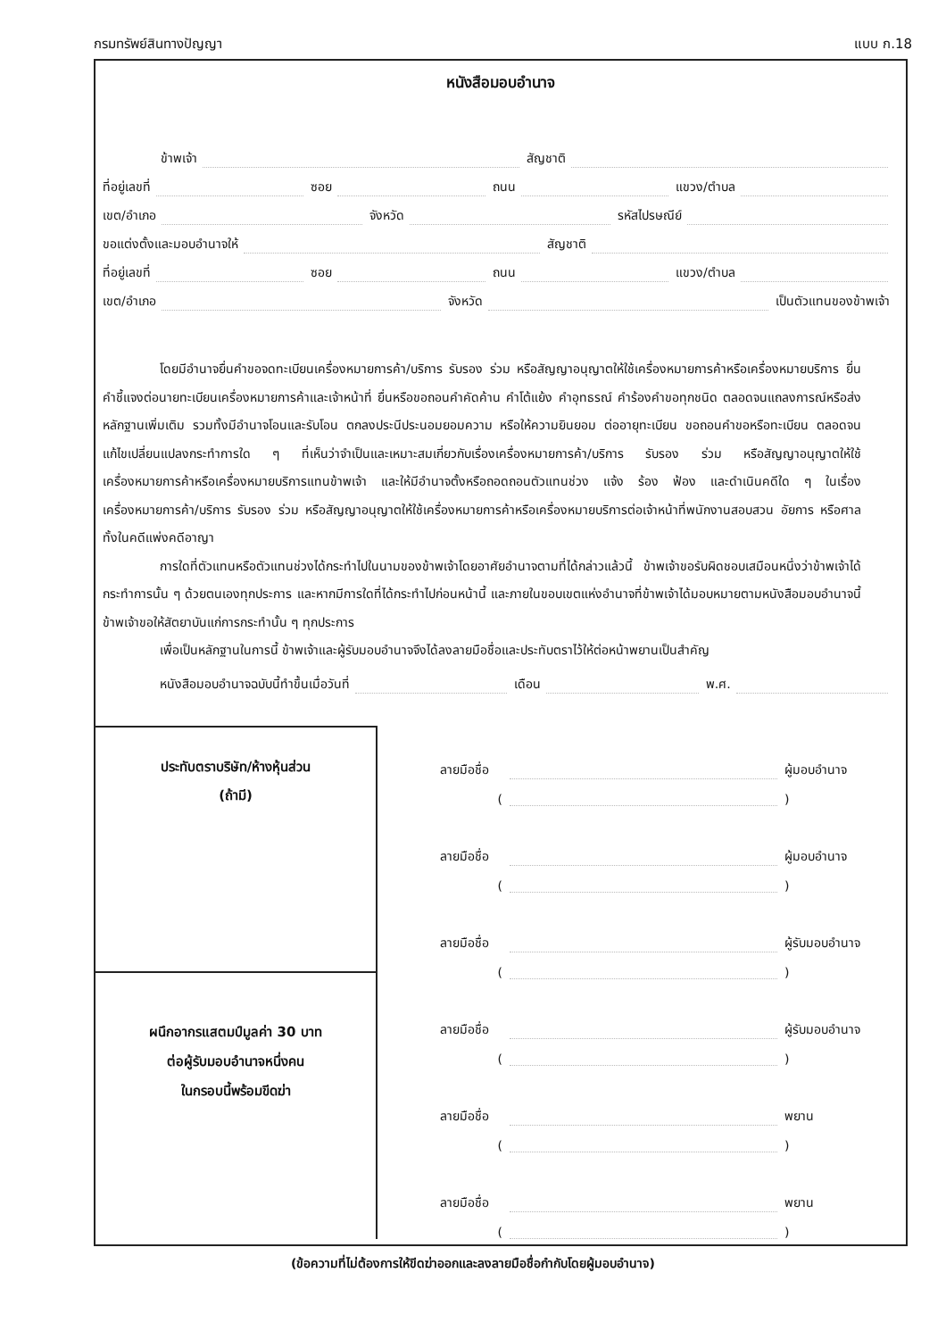กรมทรัพย์สินทางปัญญา แบบ ก.18
หนังสือมอบอำนาจ
ข้าพเจ้า สัญชาติ
ที่อยู่เลขที่ ซอย ถนน แขวง/ตำบล
เขต/อำเภอ จังหวัด รหัสไปรษณีย์
ขอแต่งตั้งและมอบอำนาจให้ สัญชาติ
ที่อยู่เลขที่ ซอย ถนน แขวง/ตำบล
เขต/อำเภอ จังหวัด เป็นตัวแทนของข้าพเจ้า
โดยมีอำนาจยื่นคำขอจดทะเบียนเครื่องหมายการค้า/บริการ รับรอง ร่วม หรือสัญญาอนุญาตให้ใช้เครื่องหมายการค้าหรือเครื่องหมายบริการ ยื่นคำชี้แจงต่อนายทะเบียนเครื่องหมายการค้าและเจ้าหน้าที่ ยื่นหรือขอถอนคำคัดค้าน คำโต้แย้ง คำอุทธรณ์ คำร้องคำขอทุกชนิด ตลอดจนแถลงการณ์หรือส่งหลักฐานเพิ่มเติม รวมทั้งมีอำนาจโอนและรับโอน ตกลงประนีประนอมยอมความ หรือให้ความยินยอม ต่ออายุทะเบียน ขอถอนคำขอหรือทะเบียน ตลอดจนแก้ไขเปลี่ยนแปลงกระทำการใด ๆ ที่เห็นว่าจำเป็นและเหมาะสมเกี่ยวกับเรื่องเครื่องหมายการค้า/บริการ รับรอง ร่วม หรือสัญญาอนุญาตให้ใช้เครื่องหมายการค้าหรือเครื่องหมายบริการแทนข้าพเจ้า และให้มีอำนาจตั้งหรือถอดถอนตัวแทนช่วง แจ้ง ร้อง ฟ้อง และดำเนินคดีใด ๆ ในเรื่องเครื่องหมายการค้า/บริการ รับรอง ร่วม หรือสัญญาอนุญาตให้ใช้เครื่องหมายการค้าหรือเครื่องหมายบริการต่อเจ้าหน้าที่พนักงานสอบสวน อัยการ หรือศาลทั้งในคดีแพ่งคดีอาญา
การใดที่ตัวแทนหรือตัวแทนช่วงได้กระทำไปในนามของข้าพเจ้าโดยอาศัยอำนาจตามที่ได้กล่าวแล้วนี้ ข้าพเจ้าขอรับผิดชอบเสมือนหนึ่งว่าข้าพเจ้าได้กระทำการนั้น ๆ ด้วยตนเองทุกประการ และหากมีการใดที่ได้กระทำไปก่อนหน้านี้ และภายในขอบเขตแห่งอำนาจที่ข้าพเจ้าได้มอบหมายตามหนังสือมอบอำนาจนี้ ข้าพเจ้าขอให้สัตยาบันแก่การกระทำนั้น ๆ ทุกประการ
เพื่อเป็นหลักฐานในการนี้ ข้าพเจ้าและผู้รับมอบอำนาจจึงได้ลงลายมือชื่อและประทับตราไว้ให้ต่อหน้าพยานเป็นสำคัญ
หนังสือมอบอำนาจฉบับนี้ทำขึ้นเมื่อวันที่ เดือน พ.ศ.
ประทับตราบริษัท/ห้างหุ้นส่วน
(ถ้ามี)
ผนึกอากรแสตมป์มูลค่า 30 บาท
ต่อผู้รับมอบอำนาจหนึ่งคน
ในกรอบนี้พร้อมขีดฆ่า
ลายมือชื่อ ผู้มอบอำนาจ
( )
ลายมือชื่อ ผู้มอบอำนาจ
( )
ลายมือชื่อ ผู้รับมอบอำนาจ
( )
ลายมือชื่อ ผู้รับมอบอำนาจ
( )
ลายมือชื่อ พยาน
( )
ลายมือชื่อ พยาน
( )
(ข้อความที่ไม่ต้องการให้ขีดฆ่าออกและลงลายมือชื่อกำกับโดยผู้มอบอำนาจ)